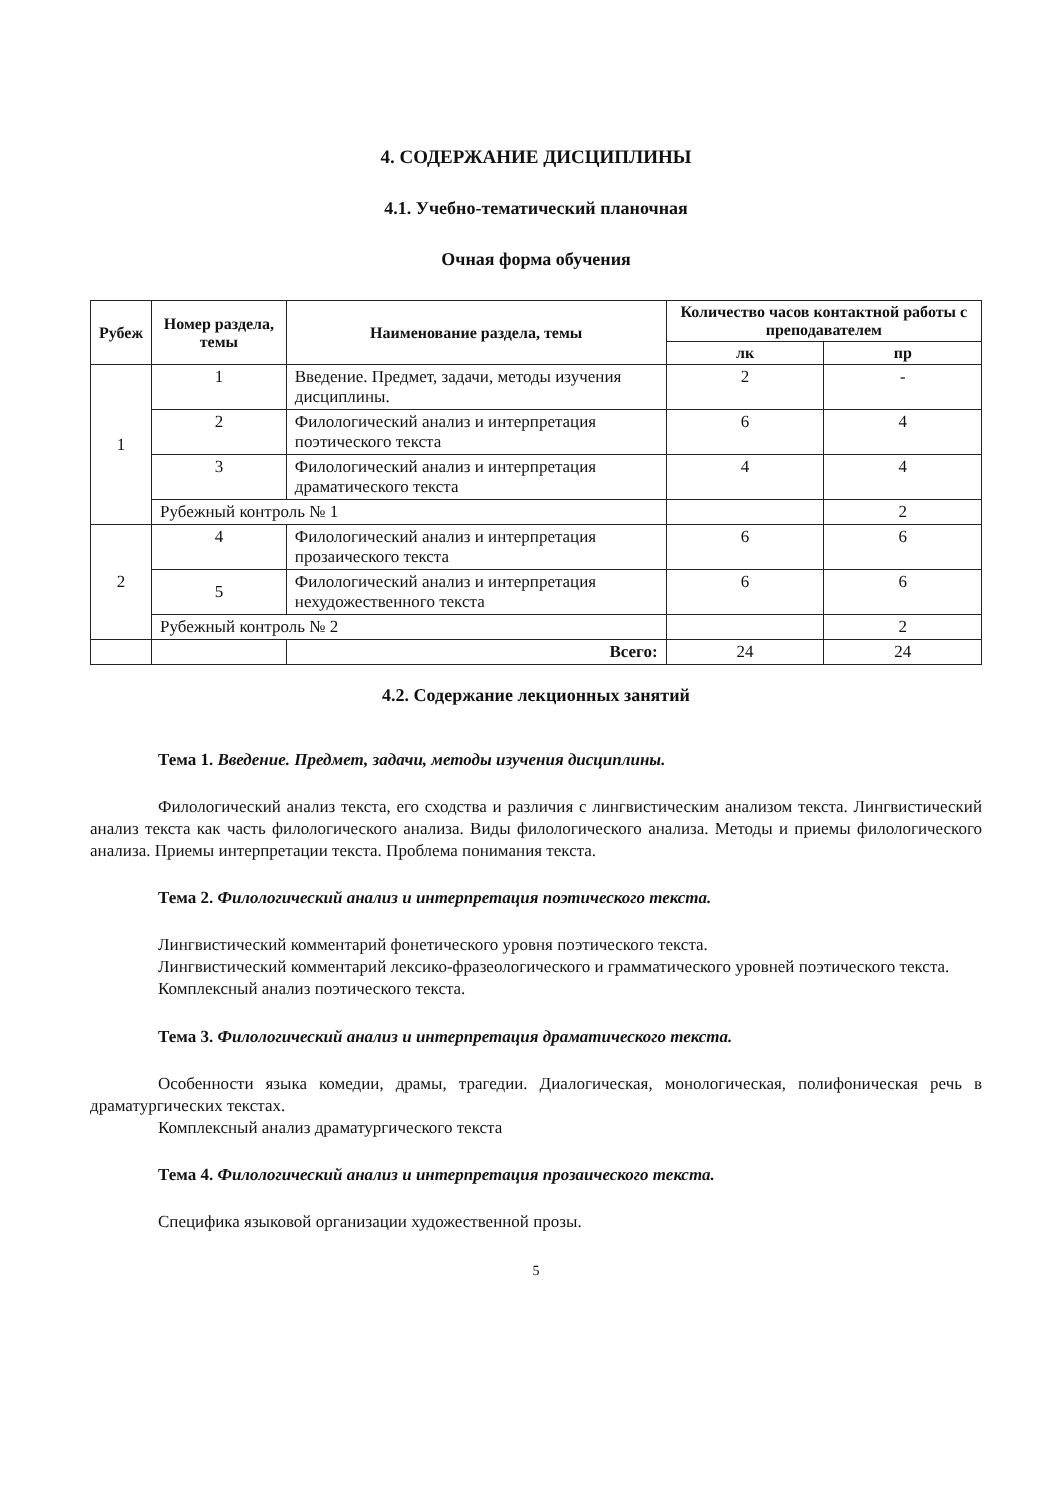4. СОДЕРЖАНИЕ ДИСЦИПЛИНЫ
4.1. Учебно-тематический планочная
Очная форма обучения
| Рубеж | Номер раздела, темы | Наименование раздела, темы | Количество часов контактной работы с преподавателем | |
| --- | --- | --- | --- | --- |
| | | | лк | пр |
| 1 | 1 | Введение. Предмет, задачи, методы изучения дисциплины. | 2 | - |
| | 2 | Филологический анализ и интерпретация поэтического текста | 6 | 4 |
| | 3 | Филологический анализ и интерпретация драматического текста | 4 | 4 |
| | Рубежный контроль № 1 | | | 2 |
| 2 | 4 | Филологический анализ и интерпретация прозаического текста | 6 | 6 |
| | 5 | Филологический анализ и интерпретация нехудожественного текста | 6 | 6 |
| | Рубежный контроль № 2 | | | 2 |
| | | Всего: | 24 | 24 |
4.2. Содержание лекционных занятий
Тема 1. Введение. Предмет, задачи, методы изучения дисциплины.
Филологический анализ текста, его сходства и различия с лингвистическим анализом текста. Лингвистический анализ текста как часть филологического анализа. Виды филологического анализа. Методы и приемы филологического анализа. Приемы интерпретации текста. Проблема понимания текста.
Тема 2. Филологический анализ и интерпретация поэтического текста.
Лингвистический комментарий фонетического уровня поэтического текста.
Лингвистический комментарий лексико-фразеологического и грамматического уровней поэтического текста.
Комплексный анализ поэтического текста.
Тема 3. Филологический анализ и интерпретация драматического текста.
Особенности языка комедии, драмы, трагедии. Диалогическая, монологическая, полифоническая речь в драматургических текстах.
Комплексный анализ драматургического текста
Тема 4. Филологический анализ и интерпретация прозаического текста.
Специфика языковой организации художественной прозы.
5